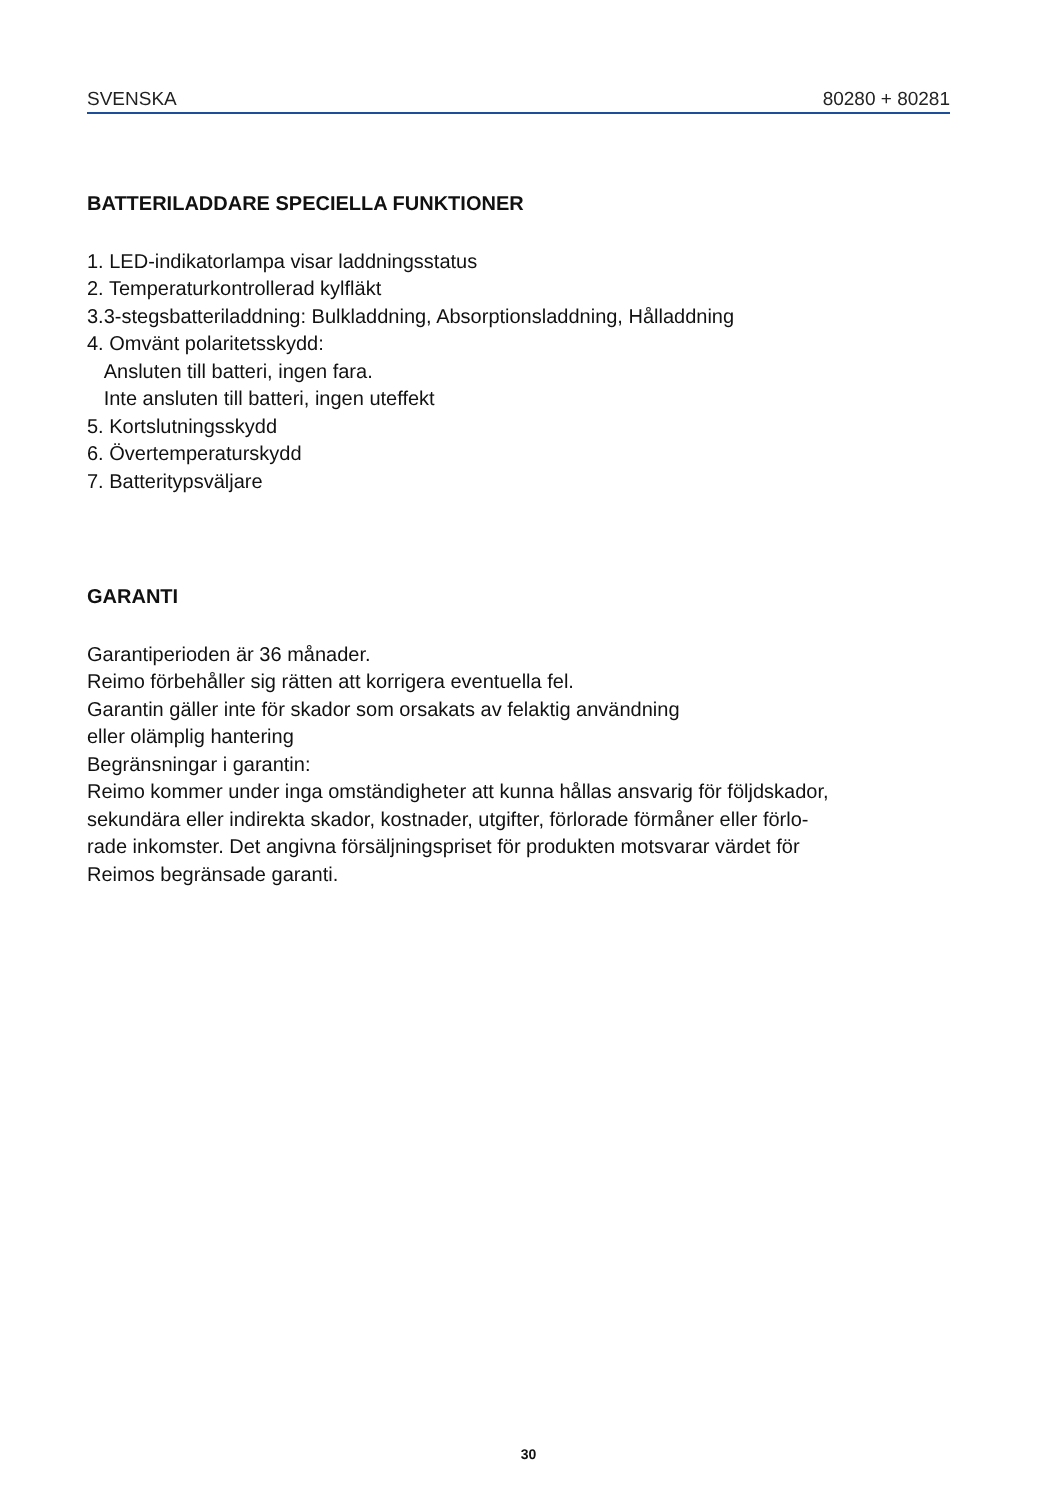SVENSKA 80280 + 80281
BATTERILADDARE SPECIELLA FUNKTIONER
1. LED-indikatorlampa visar laddningsstatus
2. Temperaturkontrollerad kylfläkt
3.3-stegsbatteriladdning: Bulkladdning, Absorptionsladdning, Hålladdning
4. Omvänt polaritetsskydd:
Ansluten till batteri, ingen fara.
Inte ansluten till batteri, ingen uteffekt
5. Kortslutningsskydd
6. Övertemperaturskydd
7. Batteritypsväljare
GARANTI
Garantiperioden är 36 månader.
Reimo förbehåller sig rätten att korrigera eventuella fel.
Garantin gäller inte för skador som orsakats av felaktig användning
eller olämplig hantering
Begränsningar i garantin:
Reimo kommer under inga omständigheter att kunna hållas ansvarig för följdskador,
sekundära eller indirekta skador, kostnader, utgifter, förlorade förmåner eller förlo-
rade inkomster. Det angivna försäljningspriset för produkten motsvarar värdet för
Reimos begränsade garanti.
30